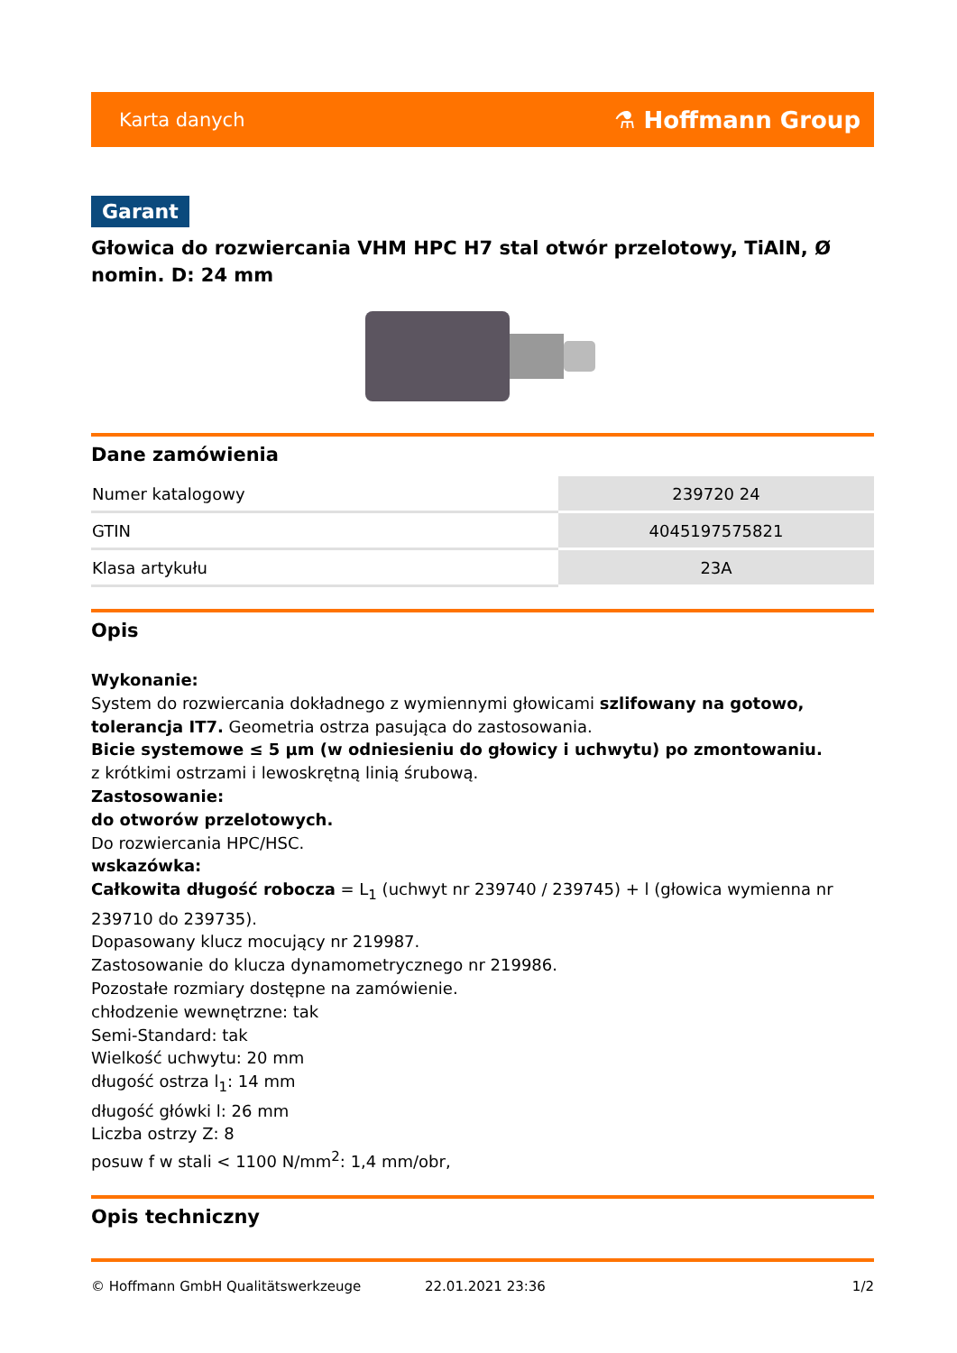Karta danych ⚗ Hoffmann Group
Garant
Głowica do rozwiercania VHM HPC H7 stal otwór przelotowy, TiAlN, Ø nomin. D: 24 mm
Dane zamówienia
| Numer katalogowy | 239720 24 |
| GTIN | 4045197575821 |
| Klasa artykułu | 23A |
Opis
Wykonanie:
System do rozwiercania dokładnego z wymiennymi głowicami szlifowany na gotowo, tolerancja IT7. Geometria ostrza pasująca do zastosowania.
Bicie systemowe ≤ 5 µm (w odniesieniu do głowicy i uchwytu) po zmontowaniu.
z krótkimi ostrzami i lewoskrętną linią śrubową.
Zastosowanie:
do otworów przelotowych.
Do rozwiercania HPC/HSC.
wskazówka:
Całkowita długość robocza = L<sub>1</sub> (uchwyt nr 239740 / 239745) + l (głowica wymienna nr 239710 do 239735).
Dopasowany klucz mocujący nr 219987.
Zastosowanie do klucza dynamometrycznego nr 219986.
Pozostałe rozmiary dostępne na zamówienie.
chłodzenie wewnętrzne: tak
Semi-Standard: tak
Wielkość uchwytu: 20 mm
długość ostrza l<sub>1</sub>: 14 mm
długość główki l: 26 mm
Liczba ostrzy Z: 8
posuw f w stali < 1100 N/mm<sup>2</sup>: 1,4 mm/obr,
Opis techniczny
© Hoffmann GmbH Qualitätswerkzeuge 22.01.2021 23:36 1/2